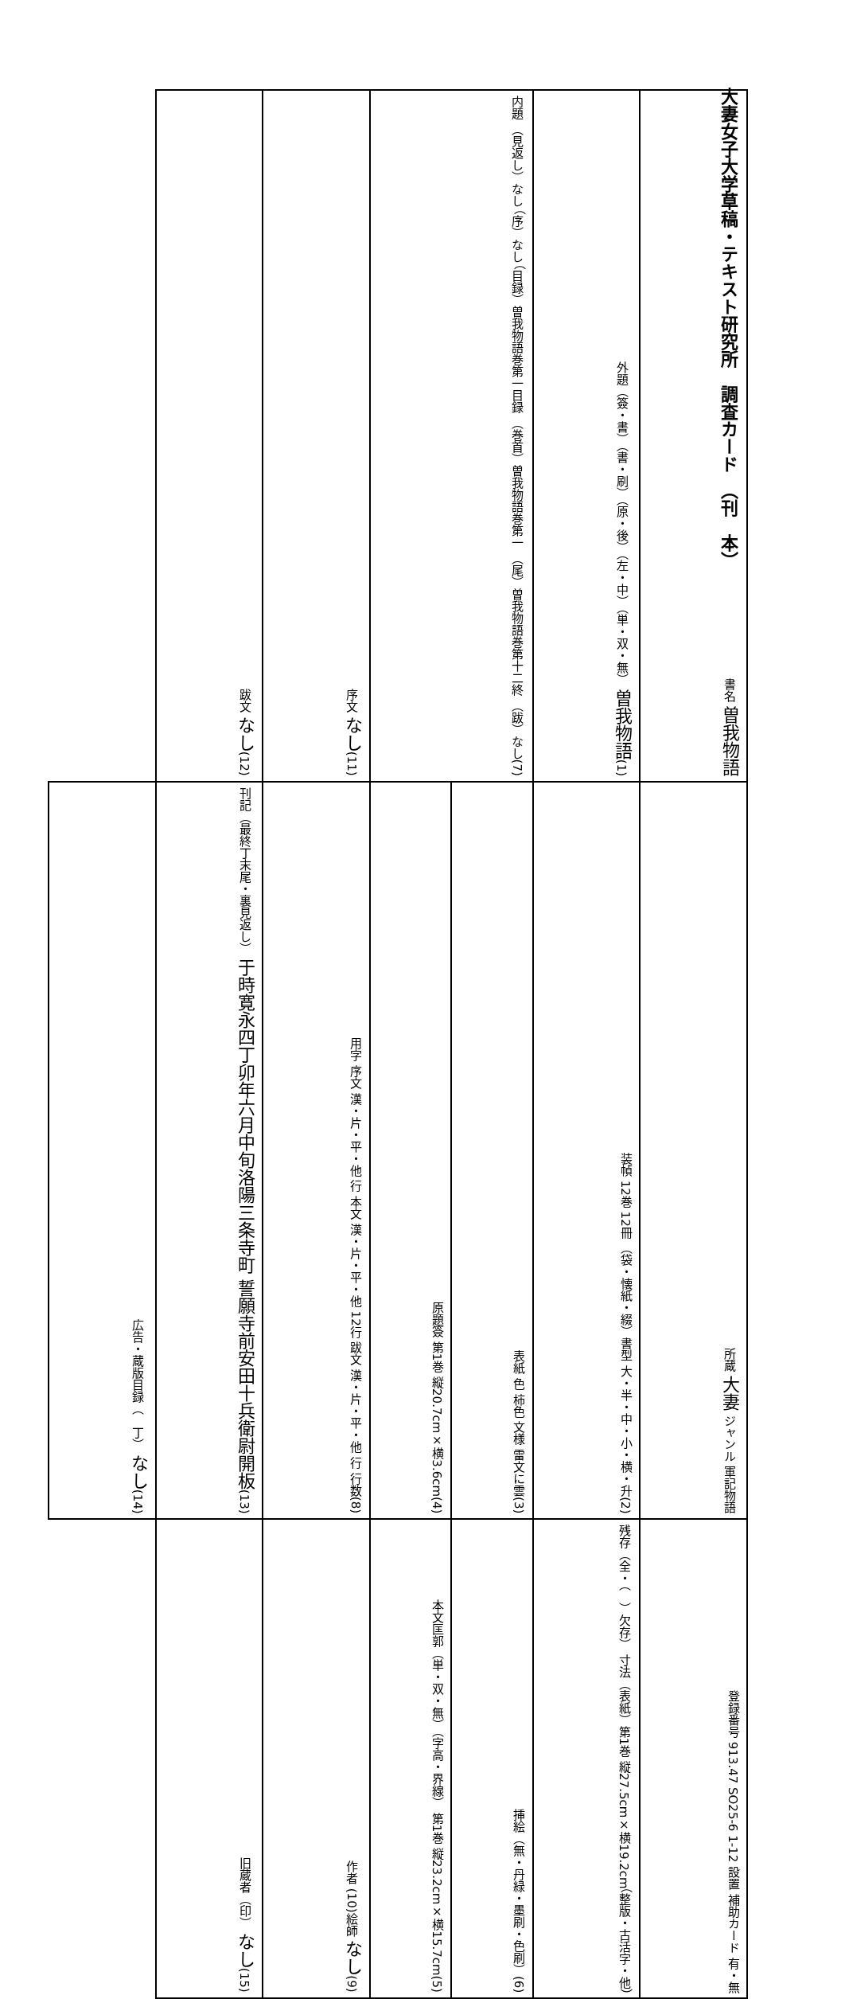大妻女子大学草稿・テキスト研究所　調査カード　（刊　本）
| 書名 曽我物語 | (1)外題（簽・書）（書・刷）（原・後）（左・中）（単・双・無） 曽我物語 | (7)内題 （見返し）なし （序）なし （目録）曽我物語巻第一目録 （巻首）曽我物語巻第一 （尾）曽我物語巻第十二終 （跋）なし | | (11)序文 なし | (12)跋文 なし | |
| 所蔵 大妻 ジャンル 軍記物語 | (2)装幀 12巻 12冊 （袋・懐紙・綴）書型 大・半・中・小・横・升 | (3)表紙 色 柿色 文様 雷文に雲 | (4)原題簽 第1巻 縦20.7cm×横3.6cm | (8)用字 序文 漢・片・平・他 行 本文 漢・片・平・他 12行 跋文 漢・片・平・他 行 行数 | (13)刊記（最終丁末尾・裏見返し） 于時寛永四丁卯年六月中旬洛陽三条寺町 誓願寺前安田十兵衛尉開板 | (14)広告・蔵版目録（ 丁） なし |
| 登録番号 913.47 SO25-6 1-12 設置 補助カード 有・無 | （整版・古活字・他）残存（全・（ ）欠存） 寸法（表紙）第1巻 縦27.5cm×横19.2cm | (6)挿絵（無・丹緑・墨刷・色刷） | (5)本文匡郭（単・双・無）（字高・界線） 第1巻 縦23.2cm×横15.7cm | (9)作者 (10)絵師 なし | (15)旧蔵者（印） なし | |